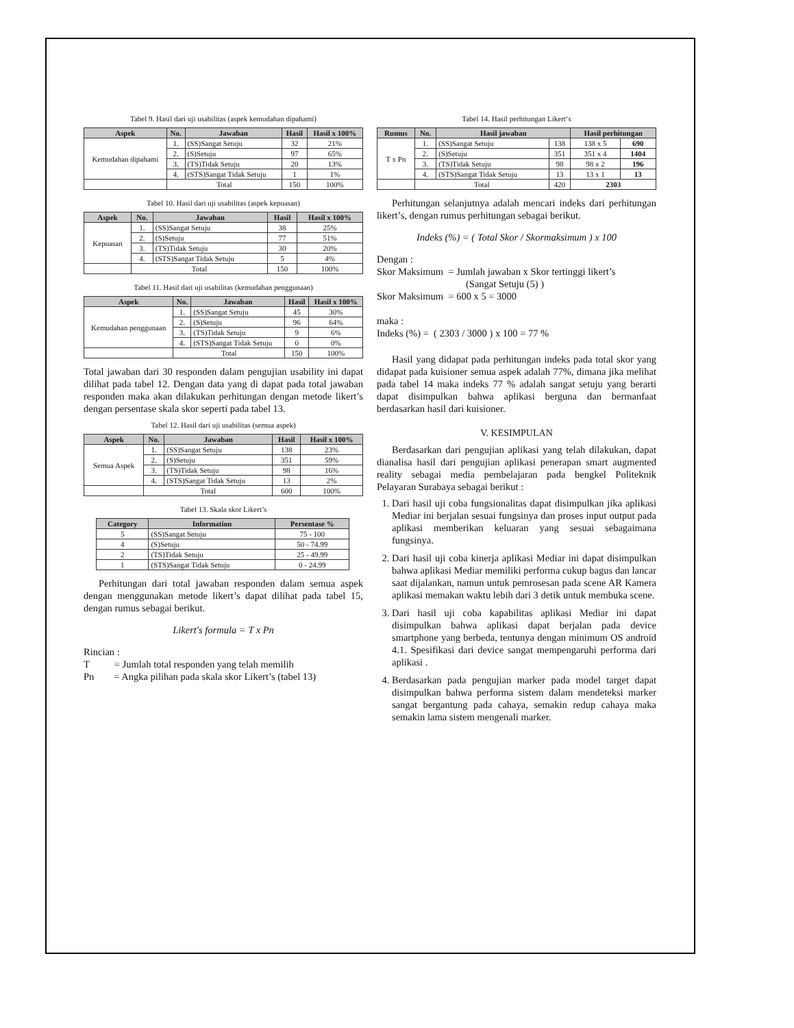Tabel 9. Hasil dari uji usabilitas (aspek kemudahan dipahami)
| Aspek | No. | Jawaban | Hasil | Hasil x 100% |
| --- | --- | --- | --- | --- |
| Kemudahan dipahami | 1. | (SS)Sangat Setuju | 32 | 21% |
| | 2. | (S)Setuju | 97 | 65% |
| | 3. | (TS)Tidak Setuju | 20 | 13% |
| | 4. | (STS)Sangat Tidak Setuju | 1 | 1% |
| | Total | | 150 | 100% |
Tabel 10. Hasil dari uji usabilitas (aspek kepuasan)
| Aspek | No. | Jawaban | Hasil | Hasil x 100% |
| --- | --- | --- | --- | --- |
| Kepuasan | 1. | (SS)Sangat Setuju | 38 | 25% |
| | 2. | (S)Setuju | 77 | 51% |
| | 3. | (TS)Tidak Setuju | 30 | 20% |
| | 4. | (STS)Sangat Tidak Setuju | 5 | 4% |
| | Total | | 150 | 100% |
Tabel 11. Hasil dari uji usabilitas (kemudahan penggunaan)
| Aspek | No. | Jawaban | Hasil | Hasil x 100% |
| --- | --- | --- | --- | --- |
| Kemudahan penggunaan | 1. | (SS)Sangat Setuju | 45 | 30% |
| | 2. | (S)Setuju | 96 | 64% |
| | 3. | (TS)Tidak Setuju | 9 | 6% |
| | 4. | (STS)Sangat Tidak Setuju | 0 | 0% |
| | Total | | 150 | 100% |
Total jawaban dari 30 responden dalam pengujian usability ini dapat dilihat pada tabel 12. Dengan data yang di dapat pada total jawaban responden maka akan dilakukan perhitungan dengan metode likert’s dengan persentase skala skor seperti pada tabel 13.
Tabel 12. Hasil dari uji usabilitas (semua aspek)
| Aspek | No. | Jawaban | Hasil | Hasil x 100% |
| --- | --- | --- | --- | --- |
| Semua Aspek | 1. | (SS)Sangat Setuju | 138 | 23% |
| | 2. | (S)Setuju | 351 | 59% |
| | 3. | (TS)Tidak Setuju | 98 | 16% |
| | 4. | (STS)Sangat Tidak Setuju | 13 | 2% |
| | Total | | 600 | 100% |
Tabel 13. Skala skor Likert’s
| Category | Information | Persentase % |
| --- | --- | --- |
| 5 | (SS)Sangat Setuju | 75 - 100 |
| 4 | (S)Setuju | 50 - 74.99 |
| 2 | (TS)Tidak Setuju | 25 - 49.99 |
| 1 | (STS)Sangat Tidak Setuju | 0 - 24.99 |
Perhitungan dari total jawaban responden dalam semua aspek dengan menggunakan metode likert’s dapat dilihat pada tabel 15, dengan rumus sebagai berikut.
Likert′s formula = T x Pn
Rincian :
T = Jumlah total responden yang telah memilih
Pn = Angka pilihan pada skala skor Likert’s (tabel 13)
Tabel 14. Hasil perhitungan Likert‘s
| Rumus | No. | Hasil jawaban | | Hasil perhitungan | |
| --- | --- | --- | --- | --- | --- |
| T x Pn | 1. | (SS)Sangat Setuju | 138 | 138 x 5 | 690 |
| | 2. | (S)Setuju | 351 | 351 x 4 | 1404 |
| | 3. | (TS)Tidak Setuju | 98 | 98 x 2 | 196 |
| | 4. | (STS)Sangat Tidak Setuju | 13 | 13 x 1 | 13 |
| | Total | | 420 | 2303 | |
Perhitungan selanjutnya adalah mencari indeks dari perhitungan likert’s, dengan rumus perhitungan sebagai berikut.
Indeks (%) = ( Total Skor / Skormaksimum ) x 100
Dengan :
Skor Maksimum = Jumlah jawaban x Skor tertinggi likert’s
(Sangat Setuju (5) )
Skor Maksimum = 600 x 5 = 3000
maka :
Indeks (%) = ( 2303 / 3000 ) x 100 = 77 %
Hasil yang didapat pada perhitungan indeks pada total skor yang didapat pada kuisioner semua aspek adalah 77%, dimana jika melihat pada tabel 14 maka indeks 77 % adalah sangat setuju yang berarti dapat disimpulkan bahwa aplikasi berguna dan bermanfaat berdasarkan hasil dari kuisioner.
V. KESIMPULAN
Berdasarkan dari pengujian aplikasi yang telah dilakukan, dapat dianalisa hasil dari pengujian aplikasi penerapan smart augmented reality sebagai media pembelajaran pada bengkel Politeknik Pelayaran Surabaya sebagai berikut :
1. Dari hasil uji coba fungsionalitas dapat disimpulkan jika aplikasi Mediar ini berjalan sesuai fungsinya dan proses input output pada aplikasi memberikan keluaran yang sesuai sebagaimana fungsinya.
2. Dari hasil uji coba kinerja aplikasi Mediar ini dapat disimpulkan bahwa aplikasi Mediar memiliki performa cukup bagus dan lancar saat dijalankan, namun untuk pemrosesan pada scene AR Kamera aplikasi memakan waktu lebih dari 3 detik untuk membuka scene.
3. Dari hasil uji coba kapabilitas aplikasi Mediar ini dapat disimpulkan bahwa aplikasi dapat berjalan pada device smartphone yang berbeda, tentunya dengan minimum OS android 4.1. Spesifikasi dari device sangat mempengaruhi performa dari aplikasi .
4. Berdasarkan pada pengujian marker pada model target dapat disimpulkan bahwa performa sistem dalam mendeteksi marker sangat bergantung pada cahaya, semakin redup cahaya maka semakin lama sistem mengenali marker.